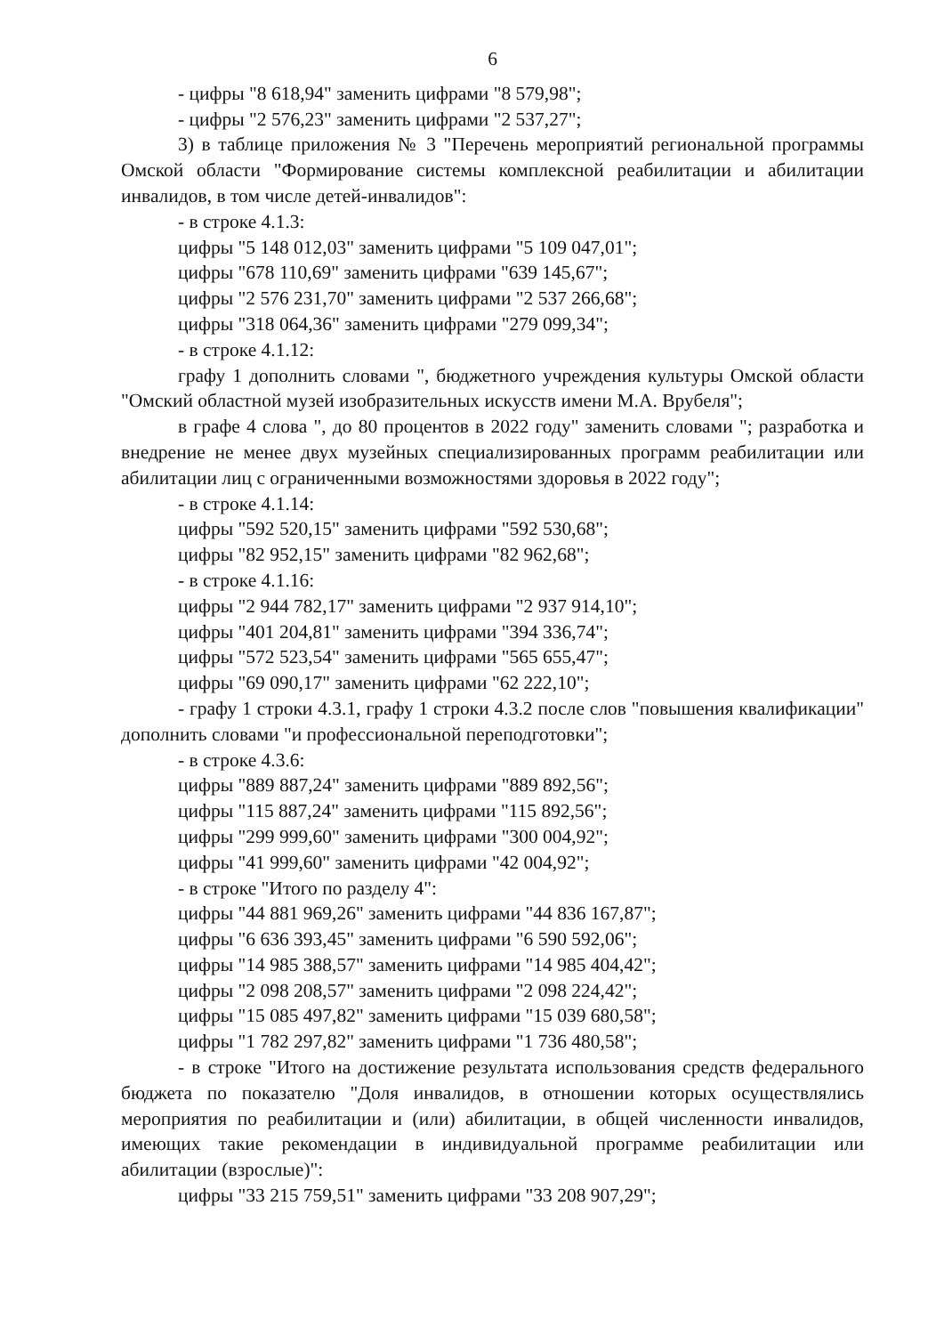6
- цифры "8 618,94" заменить цифрами "8 579,98";
- цифры "2 576,23" заменить цифрами "2 537,27";
3) в таблице приложения № 3 "Перечень мероприятий региональной программы Омской области "Формирование системы комплексной реабилитации и абилитации инвалидов, в том числе детей-инвалидов":
- в строке 4.1.3:
цифры "5 148 012,03" заменить цифрами "5 109 047,01";
цифры "678 110,69" заменить цифрами "639 145,67";
цифры "2 576 231,70" заменить цифрами "2 537 266,68";
цифры "318 064,36" заменить цифрами "279 099,34";
- в строке 4.1.12:
графу 1 дополнить словами ", бюджетного учреждения культуры Омской области "Омский областной музей изобразительных искусств имени М.А. Врубеля";
в графе 4 слова ", до 80 процентов в 2022 году" заменить словами "; разработка и внедрение не менее двух музейных специализированных программ реабилитации или абилитации лиц с ограниченными возможностями здоровья в 2022 году";
- в строке 4.1.14:
цифры "592 520,15" заменить цифрами "592 530,68";
цифры "82 952,15" заменить цифрами "82 962,68";
- в строке 4.1.16:
цифры "2 944 782,17" заменить цифрами "2 937 914,10";
цифры "401 204,81" заменить цифрами "394 336,74";
цифры "572 523,54" заменить цифрами "565 655,47";
цифры "69 090,17" заменить цифрами "62 222,10";
- графу 1 строки 4.3.1, графу 1 строки 4.3.2 после слов "повышения квалификации" дополнить словами "и профессиональной переподготовки";
- в строке 4.3.6:
цифры "889 887,24" заменить цифрами "889 892,56";
цифры "115 887,24" заменить цифрами "115 892,56";
цифры "299 999,60" заменить цифрами "300 004,92";
цифры "41 999,60" заменить цифрами "42 004,92";
- в строке "Итого по разделу 4":
цифры "44 881 969,26" заменить цифрами "44 836 167,87";
цифры "6 636 393,45" заменить цифрами "6 590 592,06";
цифры "14 985 388,57" заменить цифрами "14 985 404,42";
цифры "2 098 208,57" заменить цифрами "2 098 224,42";
цифры "15 085 497,82" заменить цифрами "15 039 680,58";
цифры "1 782 297,82" заменить цифрами "1 736 480,58";
- в строке "Итого на достижение результата использования средств федерального бюджета по показателю "Доля инвалидов, в отношении которых осуществлялись мероприятия по реабилитации и (или) абилитации, в общей численности инвалидов, имеющих такие рекомендации в индивидуальной программе реабилитации или абилитации (взрослые)":
цифры "33 215 759,51" заменить цифрами "33 208 907,29";